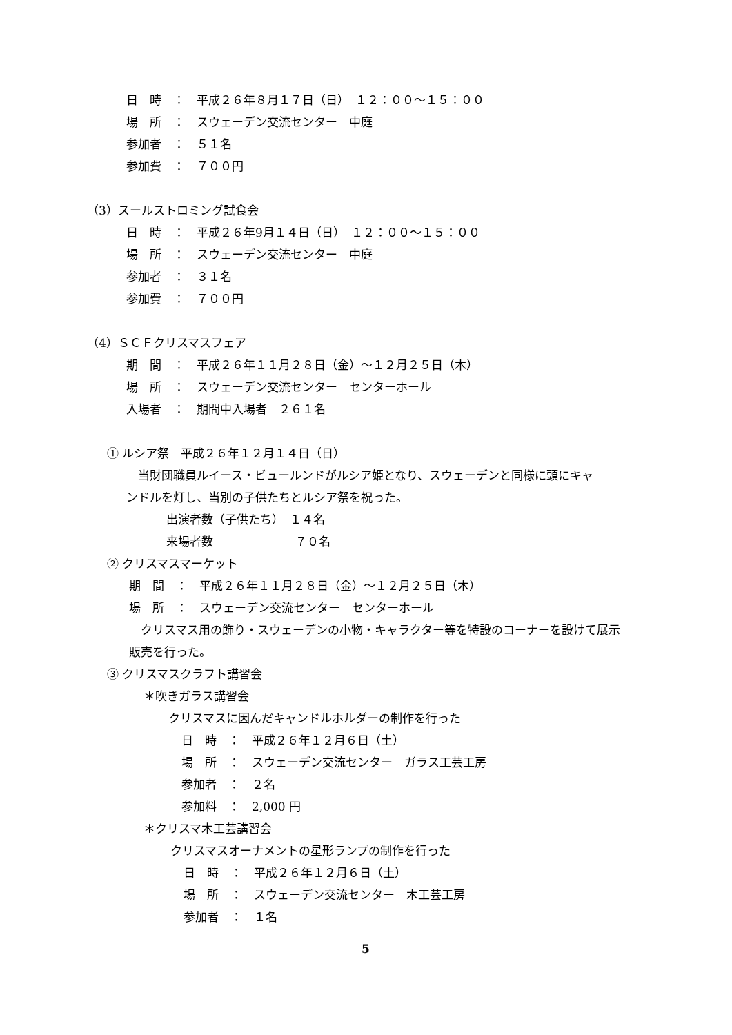日　時　：　平成２６年８月１７日（日）　１２：００～１５：００
場　所　：　スウェーデン交流センター　中庭
参加者　：　５１名
参加費　：　７００円
（3）スールストロミング試食会
日　時　：　平成２６年9月１４日（日）　１２：００～１５：００
場　所　：　スウェーデン交流センター　中庭
参加者　：　３１名
参加費　：　７００円
（4）ＳＣＦクリスマスフェア
期　間　：　平成２６年１１月２８日（金）～１２月２５日（木）
場　所　：　スウェーデン交流センター　センターホール
入場者　：　期間中入場者　２６１名
① ルシア祭　平成２６年１２月１４日（日）
　当財団職員ルイース・ビュールンドがルシア姫となり、スウェーデンと同様に頭にキャ
ンドルを灯し、当別の子供たちとルシア祭を祝った。
出演者数（子供たち）　１４名
来場者数　　　　　　　７０名
② クリスマスマーケット
期　間　：　平成２６年１１月２８日（金）～１２月２５日（木）
場　所　：　スウェーデン交流センター　センターホール
　クリスマス用の飾り・スウェーデンの小物・キャラクター等を特設のコーナーを設けて展示
販売を行った。
③ クリスマスクラフト講習会
＊吹きガラス講習会
クリスマスに因んだキャンドルホルダーの制作を行った
日　時　：　平成２６年１２月６日（土）
場　所　：　スウェーデン交流センター　ガラス工芸工房
参加者　：　２名
参加料　：　2,000 円
＊クリスマ木工芸講習会
クリスマスオーナメントの星形ランプの制作を行った
日　時　：　平成２６年１２月６日（土）
場　所　：　スウェーデン交流センター　木工芸工房
参加者　：　１名
5